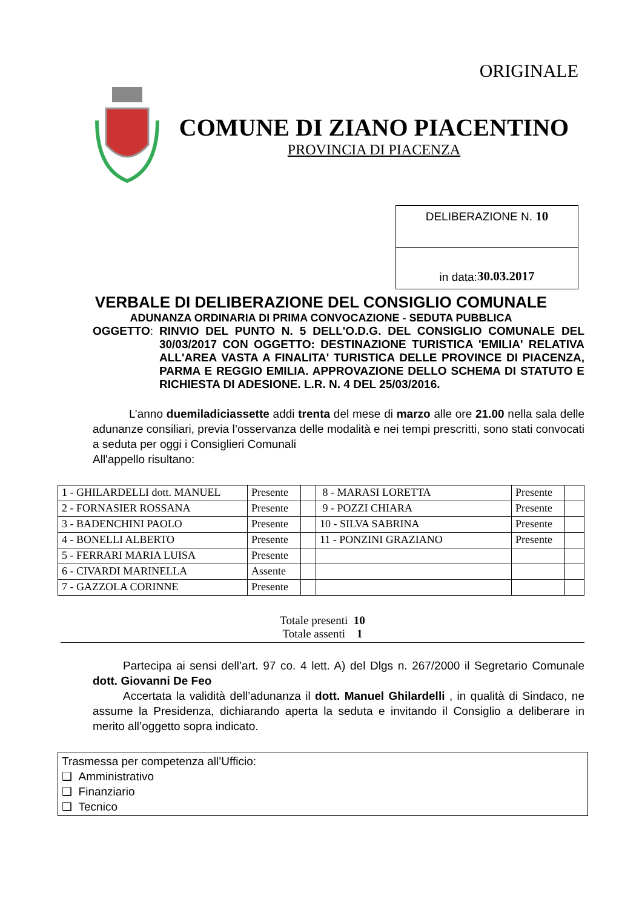ORIGINALE
COMUNE DI ZIANO PIACENTINO
PROVINCIA DI PIACENZA
DELIBERAZIONE N. 10
in data: 30.03.2017
VERBALE DI DELIBERAZIONE DEL CONSIGLIO COMUNALE
ADUNANZA ORDINARIA DI PRIMA CONVOCAZIONE - SEDUTA PUBBLICA
OGGETTO: RINVIO DEL PUNTO N. 5 DELL'O.D.G. DEL CONSIGLIO COMUNALE DEL 30/03/2017 CON OGGETTO: DESTINAZIONE TURISTICA 'EMILIA' RELATIVA ALL'AREA VASTA A FINALITA' TURISTICA DELLE PROVINCE DI PIACENZA, PARMA E REGGIO EMILIA. APPROVAZIONE DELLO SCHEMA DI STATUTO E RICHIESTA DI ADESIONE. L.R. N. 4 DEL 25/03/2016.
L’anno duemiladiciassette addi trenta del mese di marzo alle ore 21.00 nella sala delle adunanze consiliari, previa l’osservanza delle modalità e nei tempi prescritti, sono stati convocati a seduta per oggi i Consiglieri Comunali
All'appello risultano:
| 1 - GHILARDELLI dott. MANUEL | Presente | | 8 - MARASI LORETTA | Presente | |
| 2 - FORNASIER ROSSANA | Presente | | 9 - POZZI CHIARA | Presente | |
| 3 - BADENCHINI PAOLO | Presente | | 10 - SILVA SABRINA | Presente | |
| 4 - BONELLI ALBERTO | Presente | | 11 - PONZINI GRAZIANO | Presente | |
| 5 - FERRARI MARIA LUISA | Presente | | | | |
| 6 - CIVARDI MARINELLA | Assente | | | | |
| 7 - GAZZOLA CORINNE | Presente | | | | |
Totale presenti 10
Totale assenti 1
Partecipa ai sensi dell’art. 97 co. 4 lett. A) del Dlgs n. 267/2000 il Segretario Comunale dott. Giovanni De Feo
Accertata la validità dell’adunanza il dott. Manuel Ghilardelli , in qualità di Sindaco, ne assume la Presidenza, dichiarando aperta la seduta e invitando il Consiglio a deliberare in merito all’oggetto sopra indicato.
Trasmessa per competenza all’Ufficio:
❑ Amministrativo
❑ Finanziario
❑ Tecnico